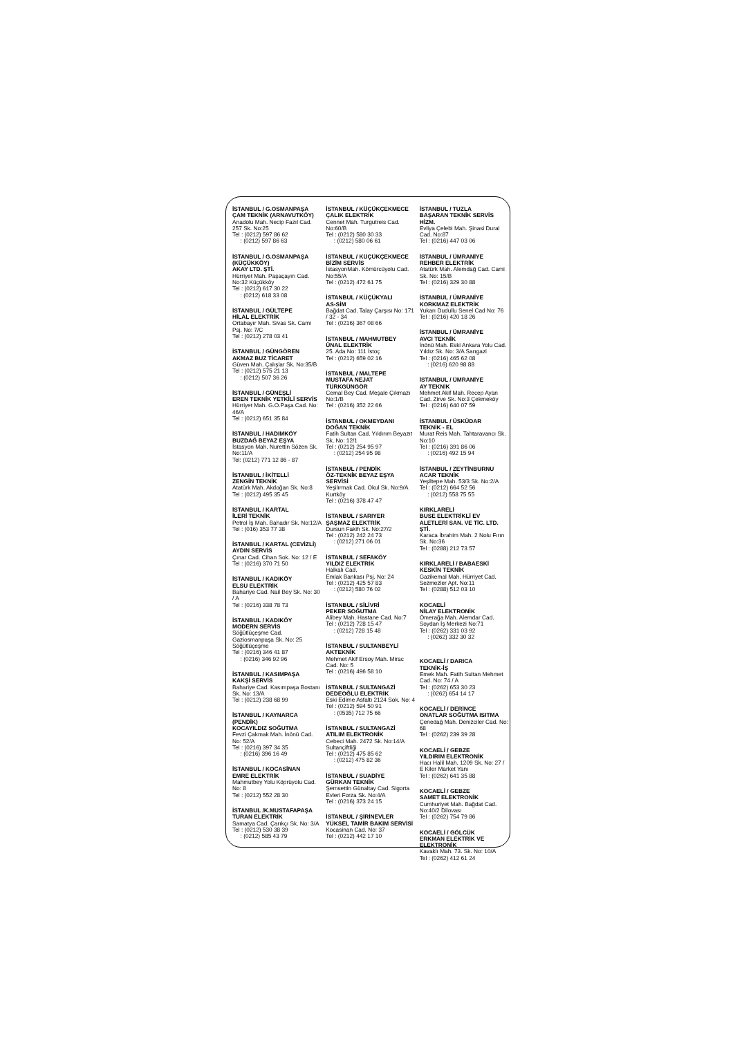İSTANBUL / G.OSMANPAŞA
ÇAM TEKNİK (ARNAVUTKÖY)
Anadolu Mah. Necip Fazıl Cad. 257 Sk. No:25
Tel : (0212) 597 86 62
: (0212) 597 86 63
İSTANBUL / G.OSMANPAŞA (KÜÇÜKKÖY)
AKAY LTD. ŞTİ.
Hürriyet Mah. Paşaçayırı Cad. No:32 Küçükköy
Tel : (0212) 617 30 22
: (0212) 618 33 08
İSTANBUL / GÜLTEPE
HİLAL ELEKTRİK
Ortabayır Mah. Sivas Sk. Cami Psj. No: 7/C
Tel : (0212) 278 03 41
İSTANBUL / GÜNGÖREN
AKMAZ BUZ TİCARET
Güven Mah. Çalışlar Sk. No:35/B
Tel : (0212) 575 21 13
: (0212) 507 36 26
İSTANBUL / GÜNEŞLİ
EREN TEKNİK YETKİLİ SERVİS
Hürriyet Mah. G.O.Paşa Cad. No: 46/A
Tel : (0212) 651 35 84
İSTANBUL / HADIMKÖY
BUZDAĞ BEYAZ EŞYA
İstasyon Mah. Nurettin Sözen Sk. No:11/A
Tel: (0212) 771 12 86 - 87
İSTANBUL / İKİTELLİ
ZENGİN TEKNİK
Atatürk Mah. Akdoğan Sk. No:8
Tel : (0212) 495 35 45
İSTANBUL / KARTAL
İLERİ TEKNİK
Petrol İş Mah. Bahadır Sk. No:12/A
Tel : (016) 353 77 38
İSTANBUL / KARTAL (CEVİZLİ)
AYDIN SERVİS
Çınar Cad. Cihan Sok. No: 12 / E
Tel : (0216) 370 71 50
İSTANBUL / KADIKÖY
ELSU ELEKTRİK
Bahariye Cad. Nail Bey Sk. No: 30 / A
Tel : (0216) 338 78 73
İSTANBUL / KADIKÖY
MODERN SERVİS
Söğütlüçeşme Cad. Gaziosmanpaşa Sk. No: 25 Söğütlüçeşme
Tel : (0216) 346 41 87
: (0216) 346 92 96
İSTANBUL / KASIMPAŞA
KAKŞİ SERVİS
Bahariye Cad. Kasımpaşa Bostanı Sk. No: 13/A
Tel : (0212) 238 68 99
İSTANBUL / KAYNARCA (PENDİK)
KOCAYILDIZ SOĞUTMA
Fevzi Çakmak Mah. İnönü Cad. No: 52/A
Tel : (0216) 397 34 35
: (0216) 396 16 49
İSTANBUL / KOCASİNAN
EMRE ELEKTRİK
Mahmutbey Yolu Köprüyolu Cad. No: 8
Tel : (0212) 552 28 30
İSTANBUL /K.MUSTAFAPAŞA
TURAN ELEKTRİK
Samatya Cad. Çarıkçı Sk. No: 3/A
Tel : (0212) 530 38 39
: (0212) 585 43 79
İSTANBUL / KÜÇÜKÇEKMECE
ÇALIK ELEKTRİK
Cennet Mah. Turgutreis Cad. No:60/B
Tel : (0212) 580 30 33
: (0212) 580 06 61
İSTANBUL / KÜÇÜKÇEKMECE
BİZİM SERVİS
İstasyonMah. Kömürcüyolu Cad. No:55/A
Tel : (0212) 472 61 75
İSTANBUL / KÜÇÜKYALI
AS-SİM
Bağdat Cad. Talay Çarşısı No: 171 / 32 - 34
Tel : (0216) 367 08 66
İSTANBUL / MAHMUTBEY
ÜNAL ELEKTRİK
25. Ada No: 111 İstoç
Tel : (0212) 659 02 16
İSTANBUL / MALTEPE
MUSTAFA NEJAT TÜRKGÜNGÖR
Cemal Bey Cad. Meşale Çıkmazı No:1/B
Tel : (0216) 352 22 66
İSTANBUL / OKMEYDANI
DOĞAN TEKNİK
Fatih Sultan Cad. Yıldırım Beyazıt Sk. No: 12/1
Tel : (0212) 254 95 97
: (0212) 254 95 98
İSTANBUL / PENDİK
ÖZ-TEKNİK BEYAZ EŞYA SERVİSİ
Yeşilırmak Cad. Okul Sk. No:9/A Kurtköy
Tel : (0216) 378 47 47
İSTANBUL / SARIYER
ŞAŞMAZ ELEKTRİK
Dursun Fakih Sk. No:27/2
Tel : (0212) 242 24 73
: (0212) 271 06 01
İSTANBUL / SEFAKÖY
YILDIZ ELEKTRİK
Halkalı Cad.
Emlak Bankası Psj. No: 24
Tel : (0212) 425 57 83
: (0212) 580 76 02
İSTANBUL / SİLİVRİ
PEKER SOĞUTMA
Alibey Mah. Hastane Cad. No:7
Tel : (0212) 728 15 47
: (0212) 728 15 48
İSTANBUL / SULTANBEYLİ
AKTEKNİK
Mehmet Akif Ersoy Mah. Mirac Cad. No: 5
Tel : (0216) 496 58 10
İSTANBUL / SULTANGAZİ
DEDEOĞLU ELEKTRİK
Eski Edirne Asfaltı 2124 Sok. No: 4
Tel : (0212) 594 50 91
: (0535) 712 75 66
İSTANBUL / SULTANGAZİ
ATILIM ELEKTRONİK
Cebeci Mah. 2472 Sk. No:14/A Sultançiftliği
Tel : (0212) 475 85 62
: (0212) 475 82 36
İSTANBUL / SUADİYE
GÜRKAN TEKNİK
Şemsettin Günaltay Cad. Sigorta Evleri Forza Sk. No:4/A
Tel : (0216) 373 24 15
İSTANBUL / ŞİRİNEVLER
YÜKSEL TAMİR BAKIM SERVİSİ
Kocasinan Cad. No: 37
Tel : (0212) 442 17 10
İSTANBUL / TUZLA
BAŞARAN TEKNİK SERVİS HİZM.
Evliya Çelebi Mah. Şinasi Dural Cad. No:87
Tel : (0216) 447 03 06
İSTANBUL / ÜMRANİYE
REHBER ELEKTRİK
Atatürk Mah. Alemdağ Cad. Cami Sk. No: 15/B
Tel : (0216) 329 30 88
İSTANBUL / ÜMRANİYE
KORKMAZ ELEKTRİK
Yukarı Dudullu Senel Cad No: 76
Tel : (0216) 420 18 26
İSTANBUL / ÜMRANİYE
AVCI TEKNİK
İnönü Mah. Eski Ankara Yolu Cad. Yıldız Sk. No: 3/A Sarıgazi
Tel : (0216) 465 62 08
: (0216) 620 98 88
İSTANBUL / ÜMRANİYE
AY TEKNİK
Mehmet Akif Mah. Recep Ayan Cad. Zirve Sk. No:3 Çekmeköy
Tel : (0216) 640 07 59
İSTANBUL / ÜSKÜDAR
TEKNİK - EL
Murat Reis Mah. Tahtaravancı Sk. No:10
Tel : (0216) 391 86 06
: (0216) 492 15 94
İSTANBUL / ZEYTİNBURNU
ACAR TEKNİK
Yeşiltepe Mah. 53/3 Sk. No:2/A
Tel : (0212) 664 52 56
: (0212) 558 75 55
KIRKLARELİ
BUSE ELEKTRİKLİ EV ALETLERİ SAN. VE TİC. LTD. ŞTİ.
Karaca İbrahim Mah. 2 Nolu Fırın Sk. No:36
Tel : (0288) 212 73 57
KIRKLARELİ / BABAESKİ
KESKİN TEKNİK
Gazikemal Mah. Hürriyet Cad. Sezmezler Apt. No:11
Tel : (0288) 512 03 10
KOCAELİ
NİLAY ELEKTRONİK
Ömerağa Mah. Alemdar Cad. Soydan İş Merkezi No:71
Tel : (0262) 331 03 92
: (0262) 332 30 32
KOCAELİ / DARICA
TEKNİK-İŞ
Emek Mah. Fatih Sultan Mehmet Cad. No: 74 / A
Tel : (0262) 653 30 23
: (0262) 654 14 17
KOCAELİ / DERİNCE
ONATLAR SOĞUTMA ISITMA
Çenedağ Mah. Denizciler Cad. No: 68
Tel : (0262) 239 39 28
KOCAELİ / GEBZE
YILDIRIM ELEKTRONİK
Hacı Halil Mah. 1209 Sk. No: 27 / E Kiler Market Yanı
Tel : (0262) 641 35 88
KOCAELİ / GEBZE
SAMET ELEKTRONİK
Cumhuriyet Mah. Bağdat Cad. No:40/2 Dilovası
Tel : (0262) 754 79 86
KOCAELİ / GÖLCÜK
ERKMAN ELEKTRİK VE ELEKTRONİK
Kavaklı Mah. 73. Sk. No: 10/A
Tel : (0262) 412 61 24